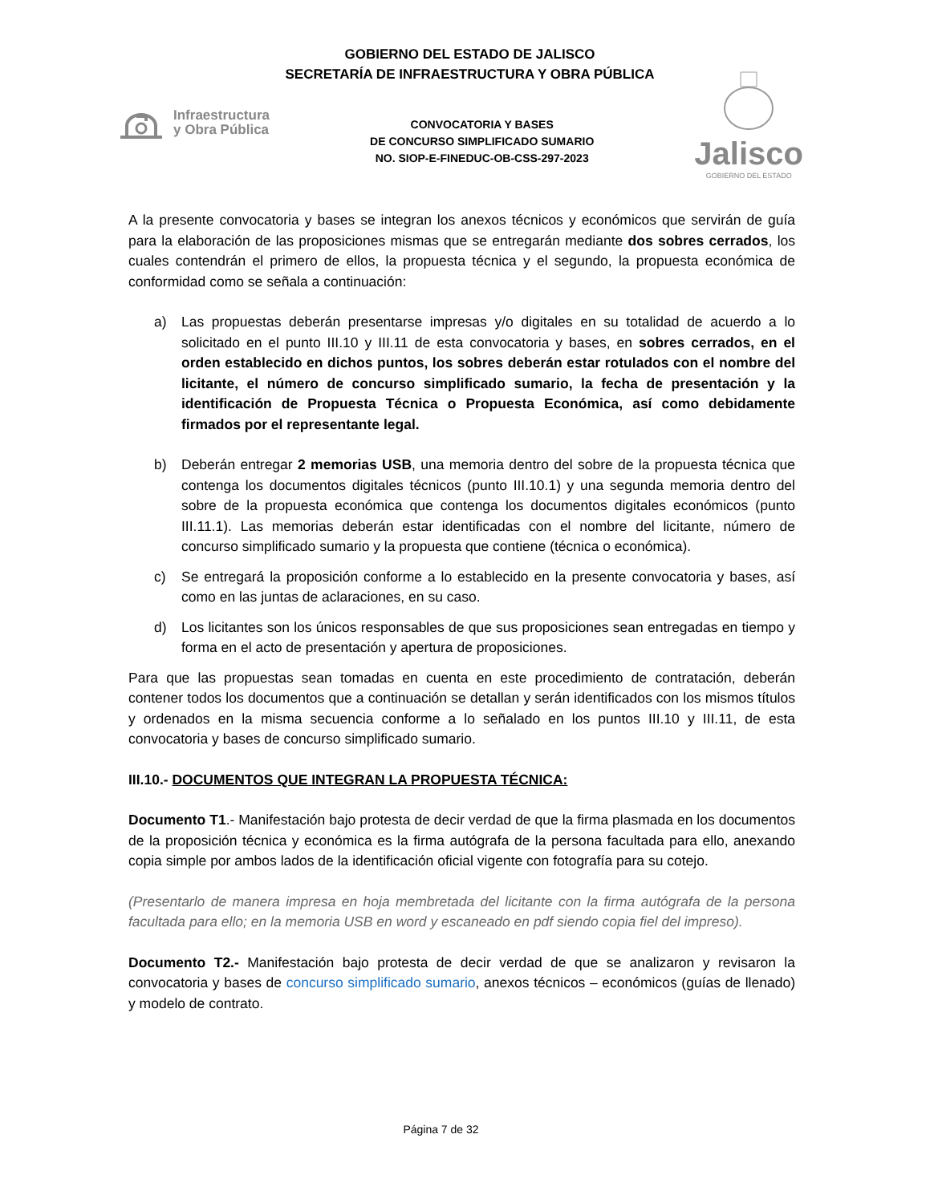GOBIERNO DEL ESTADO DE JALISCO
SECRETARÍA DE INFRAESTRUCTURA Y OBRA PÚBLICA
Infraestructura
y Obra Pública
CONVOCATORIA Y BASES
DE CONCURSO SIMPLIFICADO SUMARIO
NO. SIOP-E-FINEDUC-OB-CSS-297-2023
Jalisco
GOBIERNO DEL ESTADO
A la presente convocatoria y bases se integran los anexos técnicos y económicos que servirán de guía para la elaboración de las proposiciones mismas que se entregarán mediante dos sobres cerrados, los cuales contendrán el primero de ellos, la propuesta técnica y el segundo, la propuesta económica de conformidad como se señala a continuación:
a) Las propuestas deberán presentarse impresas y/o digitales en su totalidad de acuerdo a lo solicitado en el punto III.10 y III.11 de esta convocatoria y bases, en sobres cerrados, en el orden establecido en dichos puntos, los sobres deberán estar rotulados con el nombre del licitante, el número de concurso simplificado sumario, la fecha de presentación y la identificación de Propuesta Técnica o Propuesta Económica, así como debidamente firmados por el representante legal.
b) Deberán entregar 2 memorias USB, una memoria dentro del sobre de la propuesta técnica que contenga los documentos digitales técnicos (punto III.10.1) y una segunda memoria dentro del sobre de la propuesta económica que contenga los documentos digitales económicos (punto III.11.1). Las memorias deberán estar identificadas con el nombre del licitante, número de concurso simplificado sumario y la propuesta que contiene (técnica o económica).
c) Se entregará la proposición conforme a lo establecido en la presente convocatoria y bases, así como en las juntas de aclaraciones, en su caso.
d) Los licitantes son los únicos responsables de que sus proposiciones sean entregadas en tiempo y forma en el acto de presentación y apertura de proposiciones.
Para que las propuestas sean tomadas en cuenta en este procedimiento de contratación, deberán contener todos los documentos que a continuación se detallan y serán identificados con los mismos títulos y ordenados en la misma secuencia conforme a lo señalado en los puntos III.10 y III.11, de esta convocatoria y bases de concurso simplificado sumario.
III.10.- DOCUMENTOS QUE INTEGRAN LA PROPUESTA TÉCNICA:
Documento T1.- Manifestación bajo protesta de decir verdad de que la firma plasmada en los documentos de la proposición técnica y económica es la firma autógrafa de la persona facultada para ello, anexando copia simple por ambos lados de la identificación oficial vigente con fotografía para su cotejo.
(Presentarlo de manera impresa en hoja membretada del licitante con la firma autógrafa de la persona facultada para ello; en la memoria USB en word y escaneado en pdf siendo copia fiel del impreso).
Documento T2.- Manifestación bajo protesta de decir verdad de que se analizaron y revisaron la convocatoria y bases de concurso simplificado sumario, anexos técnicos – económicos (guías de llenado) y modelo de contrato.
Página 7 de 32